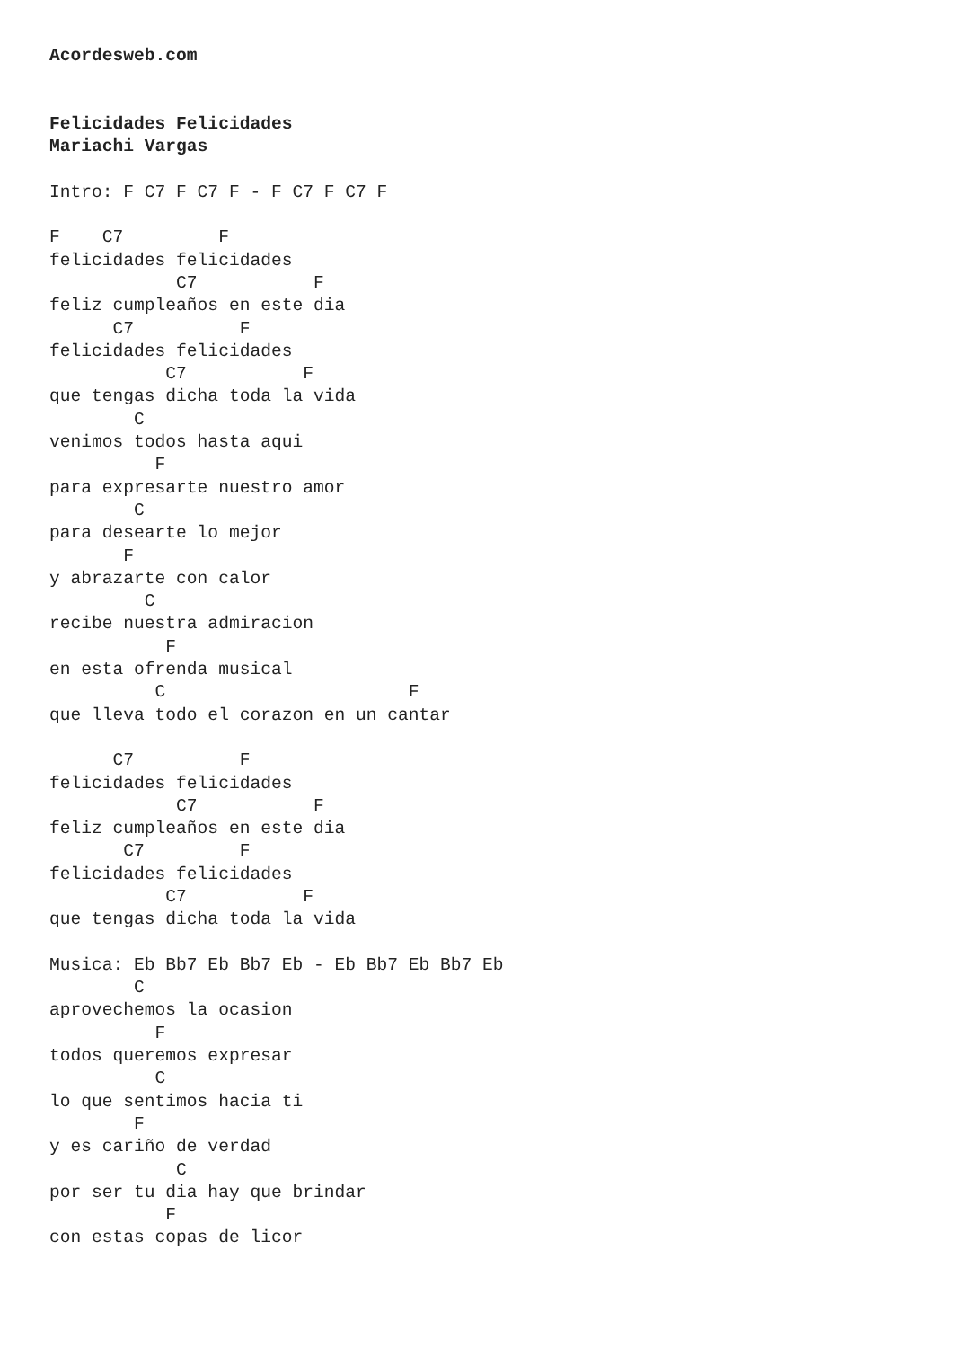Acordesweb.com


Felicidades Felicidades
Mariachi Vargas

Intro: F C7 F C7 F - F C7 F C7 F

F    C7         F
felicidades felicidades
            C7           F
feliz cumpleaños en este dia
      C7          F
felicidades felicidades
           C7           F
que tengas dicha toda la vida
        C
venimos todos hasta aqui
          F
para expresarte nuestro amor
        C
para desearte lo mejor
       F
y abrazarte con calor
         C
recibe nuestra admiracion
           F
en esta ofrenda musical
          C                       F
que lleva todo el corazon en un cantar

      C7          F
felicidades felicidades
            C7           F
feliz cumpleaños en este dia
       C7         F
felicidades felicidades
           C7           F
que tengas dicha toda la vida

Musica: Eb Bb7 Eb Bb7 Eb - Eb Bb7 Eb Bb7 Eb
        C
aprovechemos la ocasion
          F
todos queremos expresar
          C
lo que sentimos hacia ti
        F
y es cariño de verdad
            C
por ser tu dia hay que brindar
           F
con estas copas de licor